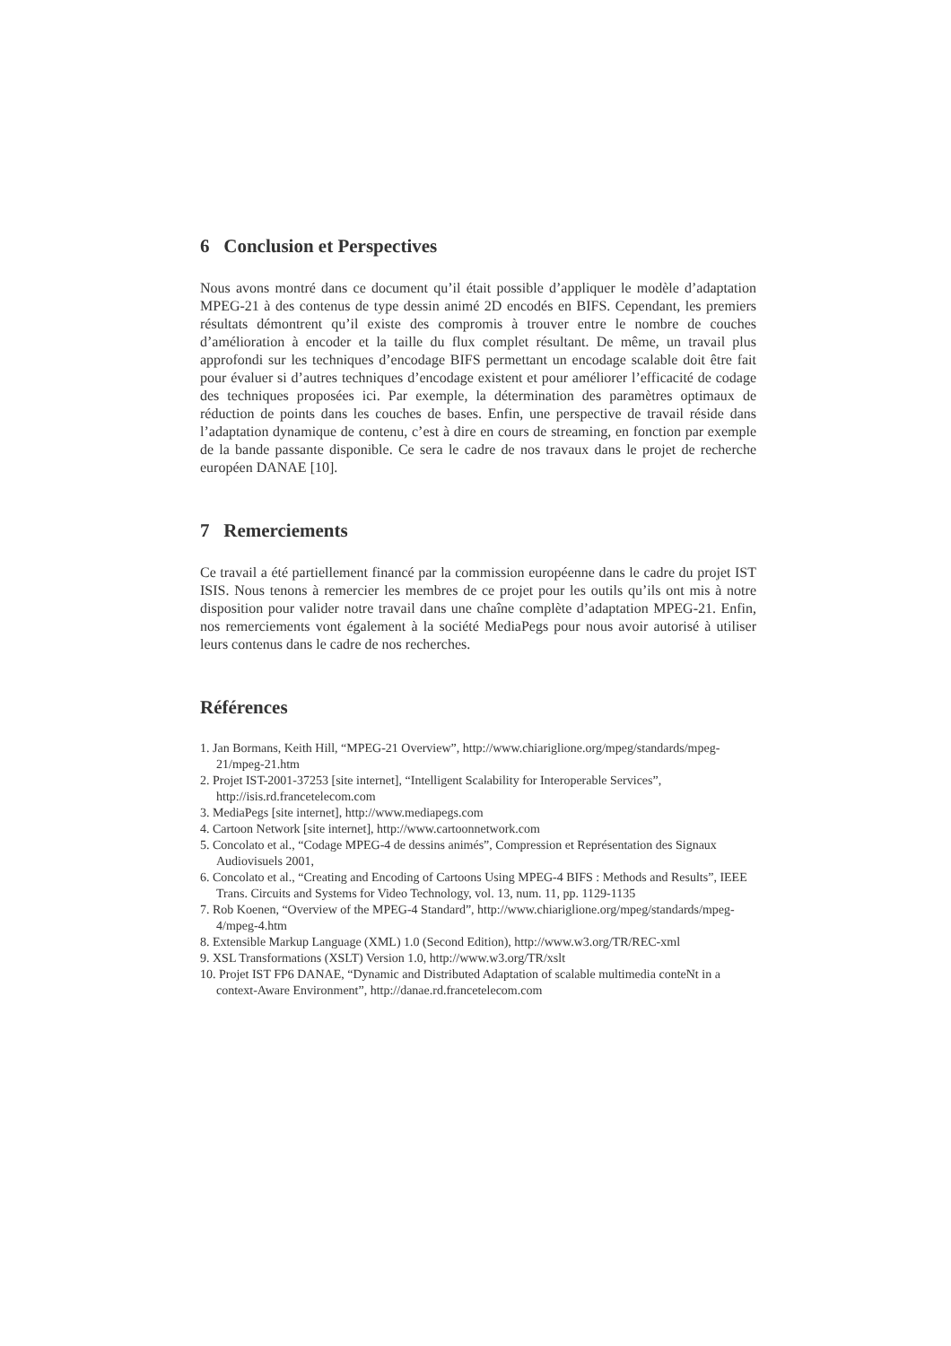6 Conclusion et Perspectives
Nous avons montré dans ce document qu’il était possible d’appliquer le modèle d’adaptation MPEG-21 à des contenus de type dessin animé 2D encodés en BIFS. Cependant, les premiers résultats démontrent qu’il existe des compromis à trouver entre le nombre de couches d’amélioration à encoder et la taille du flux complet résultant. De même, un travail plus approfondi sur les techniques d’encodage BIFS permettant un encodage scalable doit être fait pour évaluer si d’autres techniques d’encodage existent et pour améliorer l’efficacité de codage des techniques proposées ici. Par exemple, la détermination des paramètres optimaux de réduction de points dans les couches de bases. Enfin, une perspective de travail réside dans l’adaptation dynamique de contenu, c’est à dire en cours de streaming, en fonction par exemple de la bande passante disponible. Ce sera le cadre de nos travaux dans le projet de recherche européen DANAE [10].
7 Remerciements
Ce travail a été partiellement financé par la commission européenne dans le cadre du projet IST ISIS. Nous tenons à remercier les membres de ce projet pour les outils qu’ils ont mis à notre disposition pour valider notre travail dans une chaîne complète d’adaptation MPEG-21. Enfin, nos remerciements vont également à la société MediaPegs pour nous avoir autorisé à utiliser leurs contenus dans le cadre de nos recherches.
Références
1. Jan Bormans, Keith Hill, “MPEG-21 Overview”, http://www.chiariglione.org/mpeg/standards/mpeg-21/mpeg-21.htm
2. Projet IST-2001-37253 [site internet], “Intelligent Scalability for Interoperable Services”, http://isis.rd.francetelecom.com
3. MediaPegs [site internet], http://www.mediapegs.com
4. Cartoon Network [site internet], http://www.cartoonnetwork.com
5. Concolato et al., “Codage MPEG-4 de dessins animés”, Compression et Représentation des Signaux Audiovisuels 2001,
6. Concolato et al., “Creating and Encoding of Cartoons Using MPEG-4 BIFS : Methods and Results”, IEEE Trans. Circuits and Systems for Video Technology, vol. 13, num. 11, pp. 1129-1135
7. Rob Koenen, “Overview of the MPEG-4 Standard”, http://www.chiariglione.org/mpeg/standards/mpeg-4/mpeg-4.htm
8. Extensible Markup Language (XML) 1.0 (Second Edition), http://www.w3.org/TR/REC-xml
9. XSL Transformations (XSLT) Version 1.0, http://www.w3.org/TR/xslt
10. Projet IST FP6 DANAE, “Dynamic and Distributed Adaptation of scalable multimedia conteNt in a context-Aware Environment”, http://danae.rd.francetelecom.com